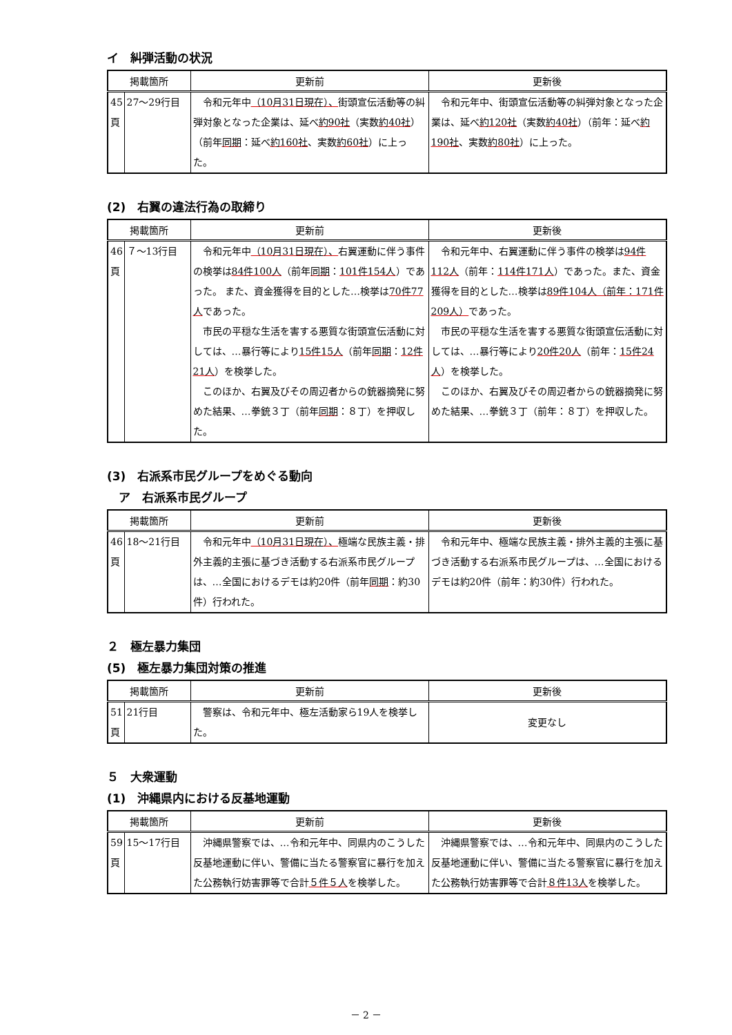イ　糾弾活動の状況
| 掲載箇所 | | 更新前 | 更新後 |
| --- | --- | --- | --- |
| 45頁 | 27～29行目 | 令和元年中 （10月31日現在）、 街頭宣伝活動等の糾弾対象となった企業は、延べ 約90社 （実数 約40社 ）（前年 同期 ：延べ 約160社 、実数 約60社 ）に上った。 | 令和元年中、街頭宣伝活動等の糾弾対象となった企業は、延べ 約120社 （実数 約40社 ）（前年：延べ 約190社 、実数 約80社 ）に上った。 |
(2)　右翼の違法行為の取締り
| 掲載箇所 | | 更新前 | 更新後 |
| --- | --- | --- | --- |
| 46頁 | ７～13行目 | 令和元年中 （10月31日現在）、 右翼運動に伴う事件の検挙は 84件100人 （前年 同期 ： 101件154人 ）であった。 また、資金獲得を目的とした…検挙は 70件77人 であった。 市民の平穏な生活を害する悪質な街頭宣伝活動に対しては、…暴行等により 15件15人 （前年 同期 ： 12件21人 ）を検挙した。 このほか、右翼及びその周辺者からの銃器摘発に努めた結果、…拳銃３丁（前年 同期 ：８丁）を押収した。 | 令和元年中、右翼運動に伴う事件の検挙は 94件112人 （前年： 114件171人 ）であった。また、資金獲得を目的とした…検挙は 89件104人（前年：171件209人） であった。 市民の平穏な生活を害する悪質な街頭宣伝活動に対しては、…暴行等により 20件20人 （前年： 15件24人 ）を検挙した。 このほか、右翼及びその周辺者からの銃器摘発に努めた結果、…拳銃３丁（前年：８丁）を押収した。 |
(3)　右派系市民グループをめぐる動向
　ア　右派系市民グループ
| 掲載箇所 | | 更新前 | 更新後 |
| --- | --- | --- | --- |
| 46頁 | 18～21行目 | 令和元年中 （10月31日現在）、 極端な民族主義・排外主義的主張に基づき活動する右派系市民グループは、…全国におけるデモは約20件（前年 同期 ：約30件）行われた。 | 令和元年中、極端な民族主義・排外主義的主張に基づき活動する右派系市民グループは、…全国におけるデモは約20件（前年：約30件）行われた。 |
２　極左暴力集団
(5)　極左暴力集団対策の推進
| 掲載箇所 | | 更新前 | 更新後 |
| --- | --- | --- | --- |
| 51頁 | 21行目 | 警察は、令和元年中、極左活動家ら19人を検挙した。 | 変更なし |
５　大衆運動
(1)　沖縄県内における反基地運動
| 掲載箇所 | | 更新前 | 更新後 |
| --- | --- | --- | --- |
| 59頁 | 15～17行目 | 沖縄県警察では、…令和元年中、同県内のこうした反基地運動に伴い、警備に当たる警察官に暴行を加えた公務執行妨害罪等で合計 ５件５人 を検挙した。 | 沖縄県警察では、…令和元年中、同県内のこうした反基地運動に伴い、警備に当たる警察官に暴行を加えた公務執行妨害罪等で合計 ８件13人 を検挙した。 |
－ 2 －